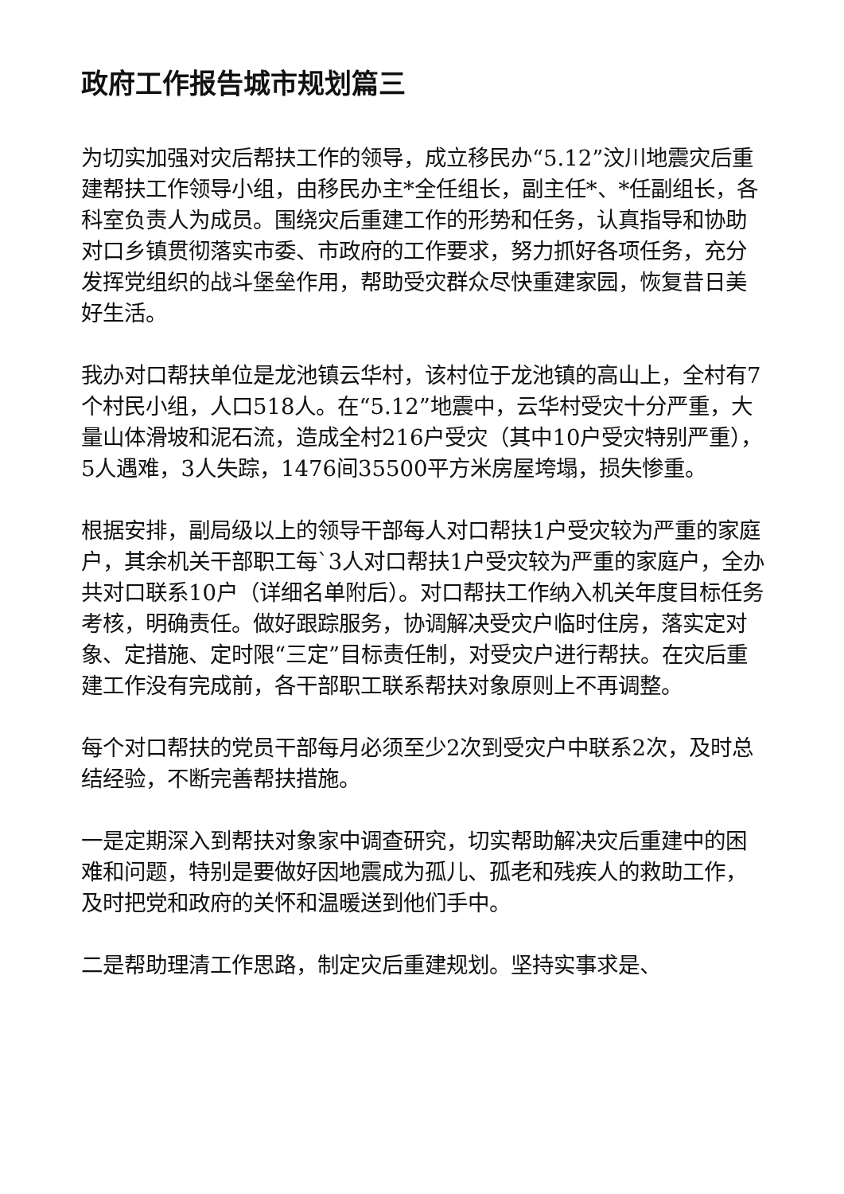政府工作报告城市规划篇三
为切实加强对灾后帮扶工作的领导，成立移民办“5.12”汶川地震灾后重建帮扶工作领导小组，由移民办主*全任组长，副主任*、*任副组长，各科室负责人为成员。围绕灾后重建工作的形势和任务，认真指导和协助对口乡镇贯彻落实市委、市政府的工作要求，努力抓好各项任务，充分发挥党组织的战斗堡垒作用，帮助受灾群众尽快重建家园，恢复昔日美好生活。
我办对口帮扶单位是龙池镇云华村，该村位于龙池镇的高山上，全村有7个村民小组，人口518人。在“5.12”地震中，云华村受灾十分严重，大量山体滑坡和泥石流，造成全村216户受灾（其中10户受灾特别严重），5人遇难，3人失踪，1476间35500平方米房屋垮塌，损失惨重。
根据安排，副局级以上的领导干部每人对口帮扶1户受灾较为严重的家庭户，其余机关干部职工每`3人对口帮扶1户受灾较为严重的家庭户，全办共对口联系10户（详细名单附后）。对口帮扶工作纳入机关年度目标任务考核，明确责任。做好跟踪服务，协调解决受灾户临时住房，落实定对象、定措施、定时限“三定”目标责任制，对受灾户进行帮扶。在灾后重建工作没有完成前，各干部职工联系帮扶对象原则上不再调整。
每个对口帮扶的党员干部每月必须至少2次到受灾户中联系2次，及时总结经验，不断完善帮扶措施。
一是定期深入到帮扶对象家中调查研究，切实帮助解决灾后重建中的困难和问题，特别是要做好因地震成为孤儿、孤老和残疾人的救助工作，及时把党和政府的关怀和温暖送到他们手中。
二是帮助理清工作思路，制定灾后重建规划。坚持实事求是、